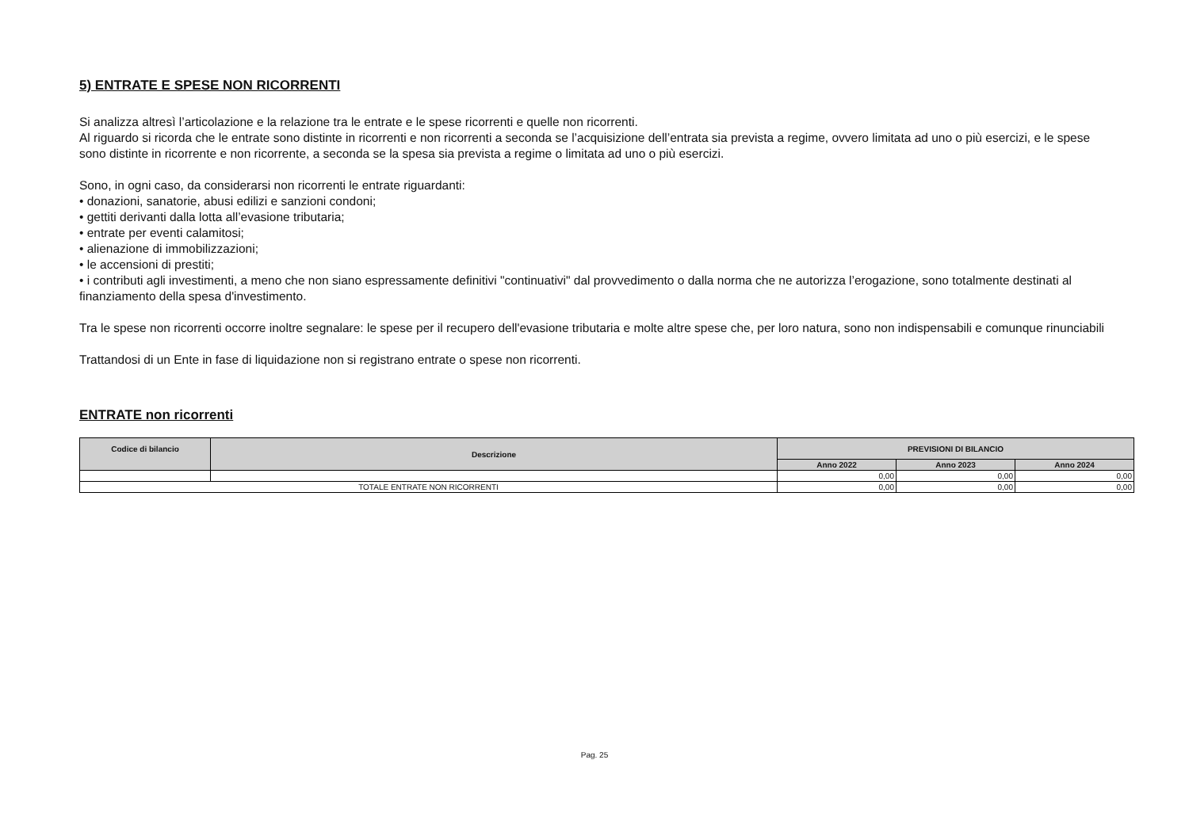5) ENTRATE E SPESE NON RICORRENTI
Si analizza altresì l’articolazione e la relazione tra le entrate e le spese ricorrenti e quelle non ricorrenti.
Al riguardo si ricorda che le entrate sono distinte in ricorrenti e non ricorrenti a seconda se l’acquisizione dell’entrata sia prevista a regime, ovvero limitata ad uno o più esercizi, e le spese sono distinte in ricorrente e non ricorrente, a seconda se la spesa sia prevista a regime o limitata ad uno o più esercizi.
Sono, in ogni caso, da considerarsi non ricorrenti le entrate riguardanti:
• donazioni, sanatorie, abusi edilizi e sanzioni condoni;
• gettiti derivanti dalla lotta all’evasione tributaria;
• entrate per eventi calamitosi;
• alienazione di immobilizzazioni;
• le accensioni di prestiti;
• i contributi agli investimenti, a meno che non siano espressamente definitivi "continuativi" dal provvedimento o dalla norma che ne autorizza l’erogazione, sono totalmente destinati al finanziamento della spesa d'investimento.
Tra le spese non ricorrenti occorre inoltre segnalare: le spese per il recupero dell'evasione tributaria e molte altre spese che, per loro natura, sono non indispensabili e comunque rinunciabili
Trattandosi di un Ente in fase di liquidazione non si registrano entrate o spese non ricorrenti.
ENTRATE non ricorrenti
| Codice di bilancio | Descrizione | PREVISIONI DI BILANCIO | | |
| --- | --- | --- | --- | --- |
| | | Anno 2022 | Anno 2023 | Anno 2024 |
| | | 0,00 | 0,00 | 0,00 |
| TOTALE ENTRATE NON RICORRENTI | | 0,00 | 0,00 | 0,00 |
Pag. 25